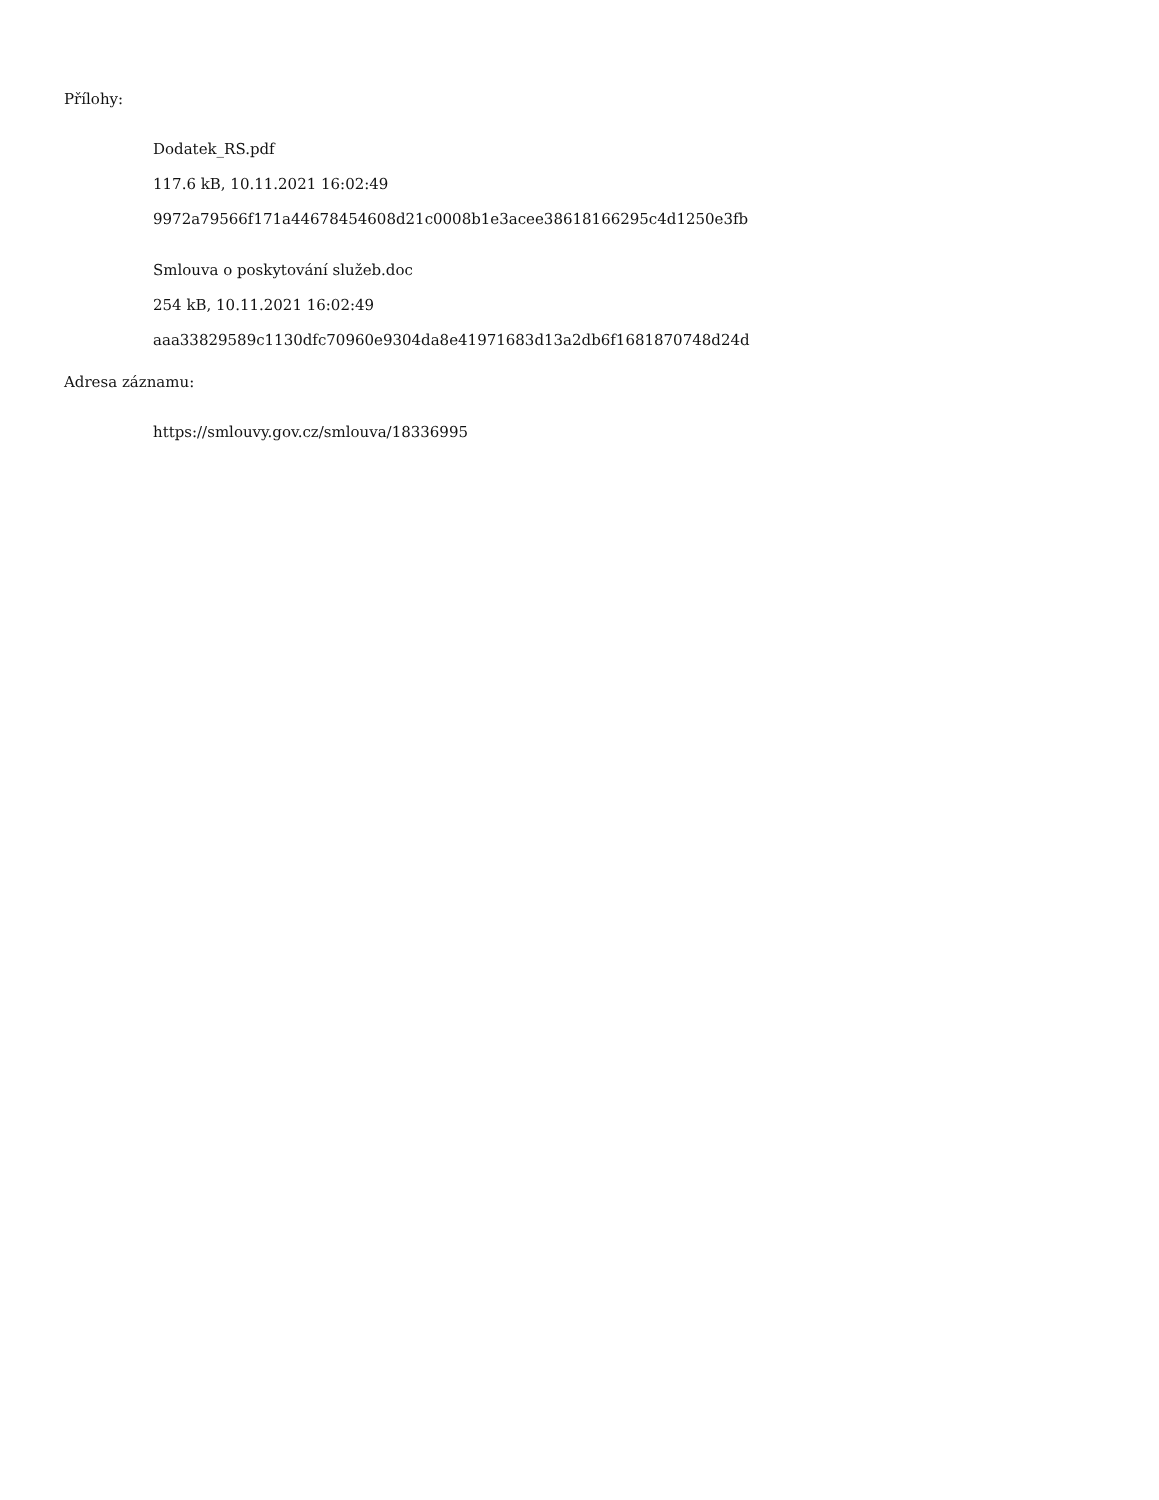Přílohy:
Dodatek_RS.pdf
117.6 kB, 10.11.2021 16:02:49
9972a79566f171a44678454608d21c0008b1e3acee38618166295c4d1250e3fb
Smlouva o poskytování služeb.doc
254 kB, 10.11.2021 16:02:49
aaa33829589c1130dfc70960e9304da8e41971683d13a2db6f1681870748d24d
Adresa záznamu:
https://smlouvy.gov.cz/smlouva/18336995